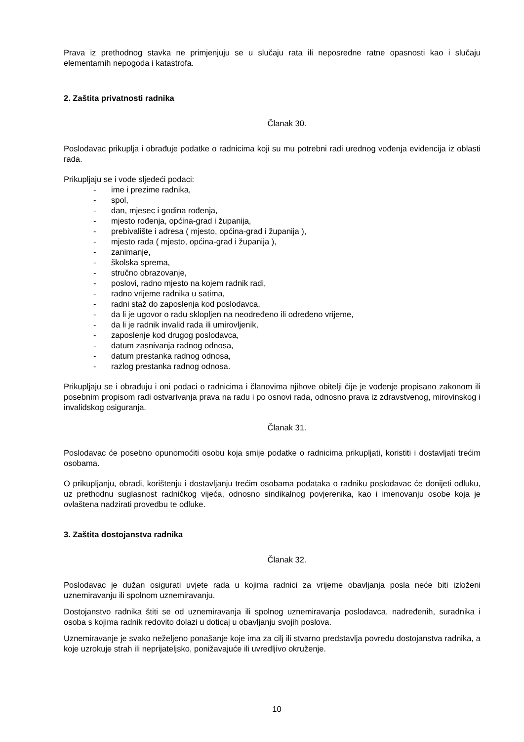Prava iz prethodnog stavka ne primjenjuju se u slučaju rata ili neposredne ratne opasnosti kao i slučaju elementarnih nepogoda i katastrofa.
2. Zaštita privatnosti radnika
Članak 30.
Poslodavac prikuplja i obrađuje podatke o radnicima koji su mu potrebni radi urednog vođenja evidencija iz oblasti rada.
Prikupljaju se i vode sljedeći podaci:
- ime i prezime radnika,
- spol,
- dan, mjesec i godina rođenja,
- mjesto rođenja, općina-grad i županija,
- prebivalište i adresa ( mjesto, općina-grad i županija ),
- mjesto rada ( mjesto, općina-grad i županija ),
- zanimanje,
- školska sprema,
- stručno obrazovanje,
- poslovi, radno mjesto na kojem radnik radi,
- radno vrijeme radnika u satima,
- radni staž do zaposlenja kod poslodavca,
- da li je ugovor o radu sklopljen na neodređeno ili određeno vrijeme,
- da li je radnik invalid rada ili umirovljenik,
- zaposlenje kod drugog poslodavca,
- datum zasnivanja radnog odnosa,
- datum prestanka radnog odnosa,
- razlog prestanka radnog odnosa.
Prikupljaju se i obrađuju i oni podaci o radnicima i članovima njihove obitelji čije je vođenje propisano zakonom ili posebnim propisom radi ostvarivanja prava na radu i po osnovi rada, odnosno prava iz zdravstvenog, mirovinskog i invalidskog osiguranja.
Članak 31.
Poslodavac će posebno opunomoćiti osobu koja smije podatke o radnicima prikupljati, koristiti i dostavljati trećim osobama.
O prikupljanju, obradi, korištenju i dostavljanju trećim osobama podataka o radniku poslodavac će donijeti odluku, uz prethodnu suglasnost radničkog vijeća, odnosno sindikalnog povjerenika, kao i imenovanju osobe koja je ovlaštena nadzirati provedbu te odluke.
3. Zaštita dostojanstva radnika
Članak 32.
Poslodavac je dužan osigurati uvjete rada u kojima radnici za vrijeme obavljanja posla neće biti izloženi uznemiravanju ili spolnom uznemiravanju.
Dostojanstvo radnika štiti se od uznemiravanja ili spolnog uznemiravanja poslodavca, nadređenih, suradnika i osoba s kojima radnik redovito dolazi u doticaj u obavljanju svojih poslova.
Uznemiravanje je svako neželjeno ponašanje koje ima za cilj ili stvarno predstavlja povredu dostojanstva radnika, a koje uzrokuje strah ili neprijateljsko, ponižavajuće ili uvredljivo okruženje.
10